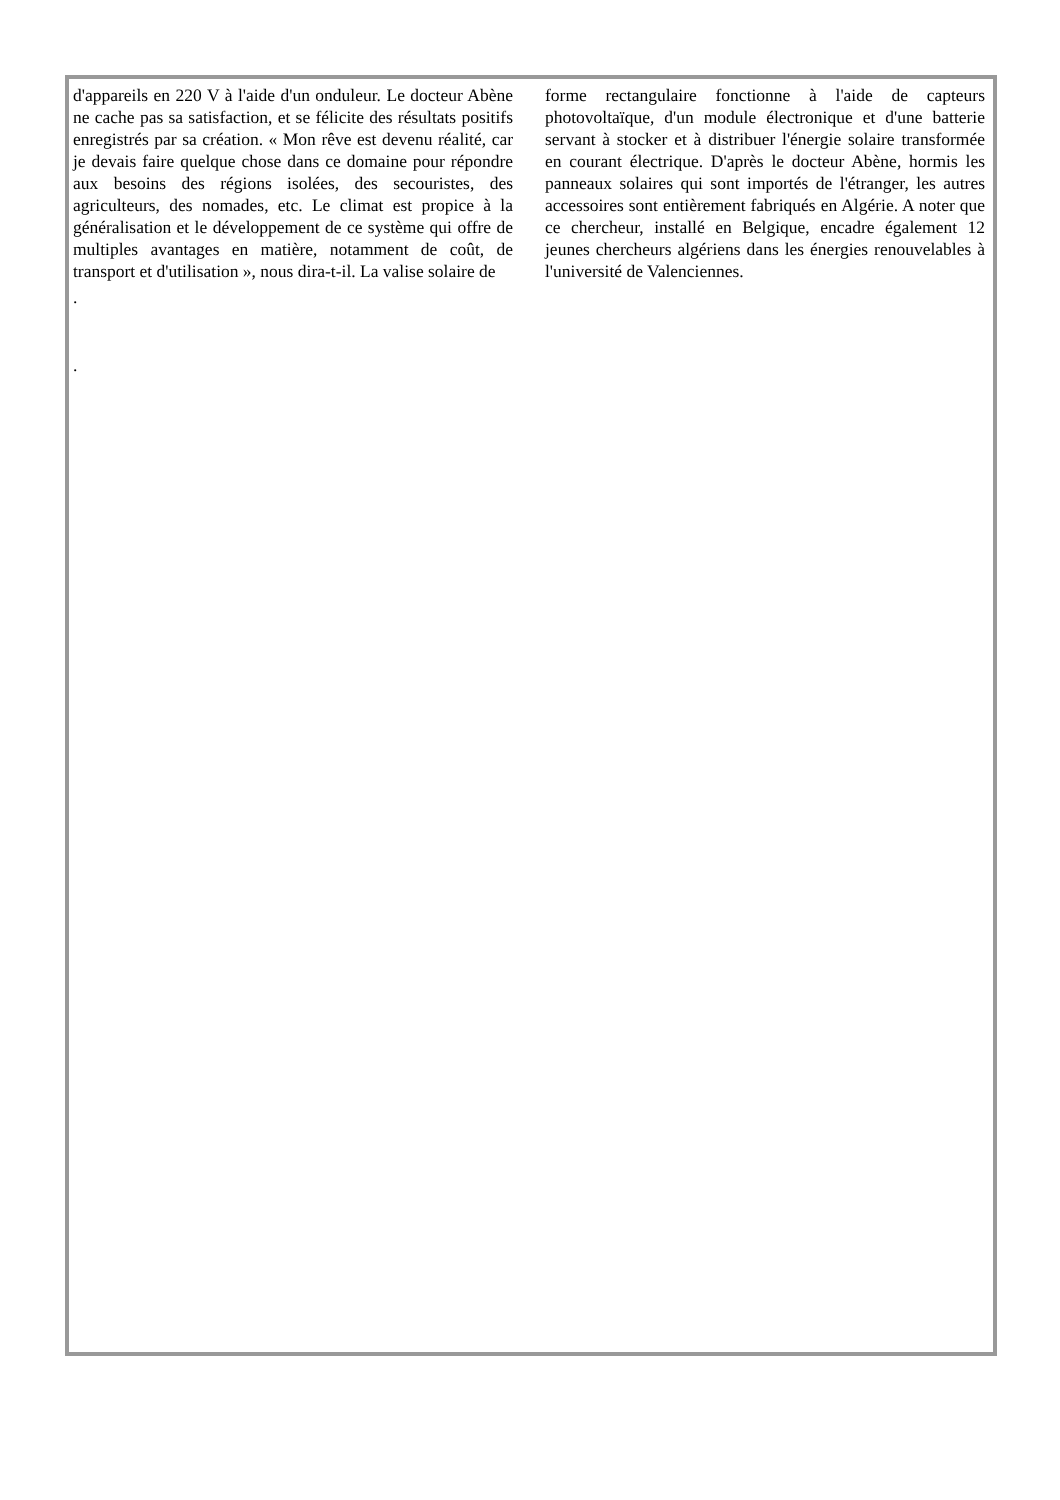d'appareils en 220 V à l'aide d'un onduleur. Le docteur Abène ne cache pas sa satisfaction, et se félicite des résultats positifs enregistrés par sa création. « Mon rêve est devenu réalité, car je devais faire quelque chose dans ce domaine pour répondre aux besoins des régions isolées, des secouristes, des agriculteurs, des nomades, etc. Le climat est propice à la généralisation et le développement de ce système qui offre de multiples avantages en matière, notamment de coût, de transport et d'utilisation », nous dira-t-il. La valise solaire de
.
.
forme rectangulaire fonctionne à l'aide de capteurs photovoltaïque, d'un module électronique et d'une batterie servant à stocker et à distribuer l'énergie solaire transformée en courant électrique. D'après le docteur Abène, hormis les panneaux solaires qui sont importés de l'étranger, les autres accessoires sont entièrement fabriqués en Algérie. A noter que ce chercheur, installé en Belgique, encadre également 12 jeunes chercheurs algériens dans les énergies renouvelables à l'université de Valenciennes.